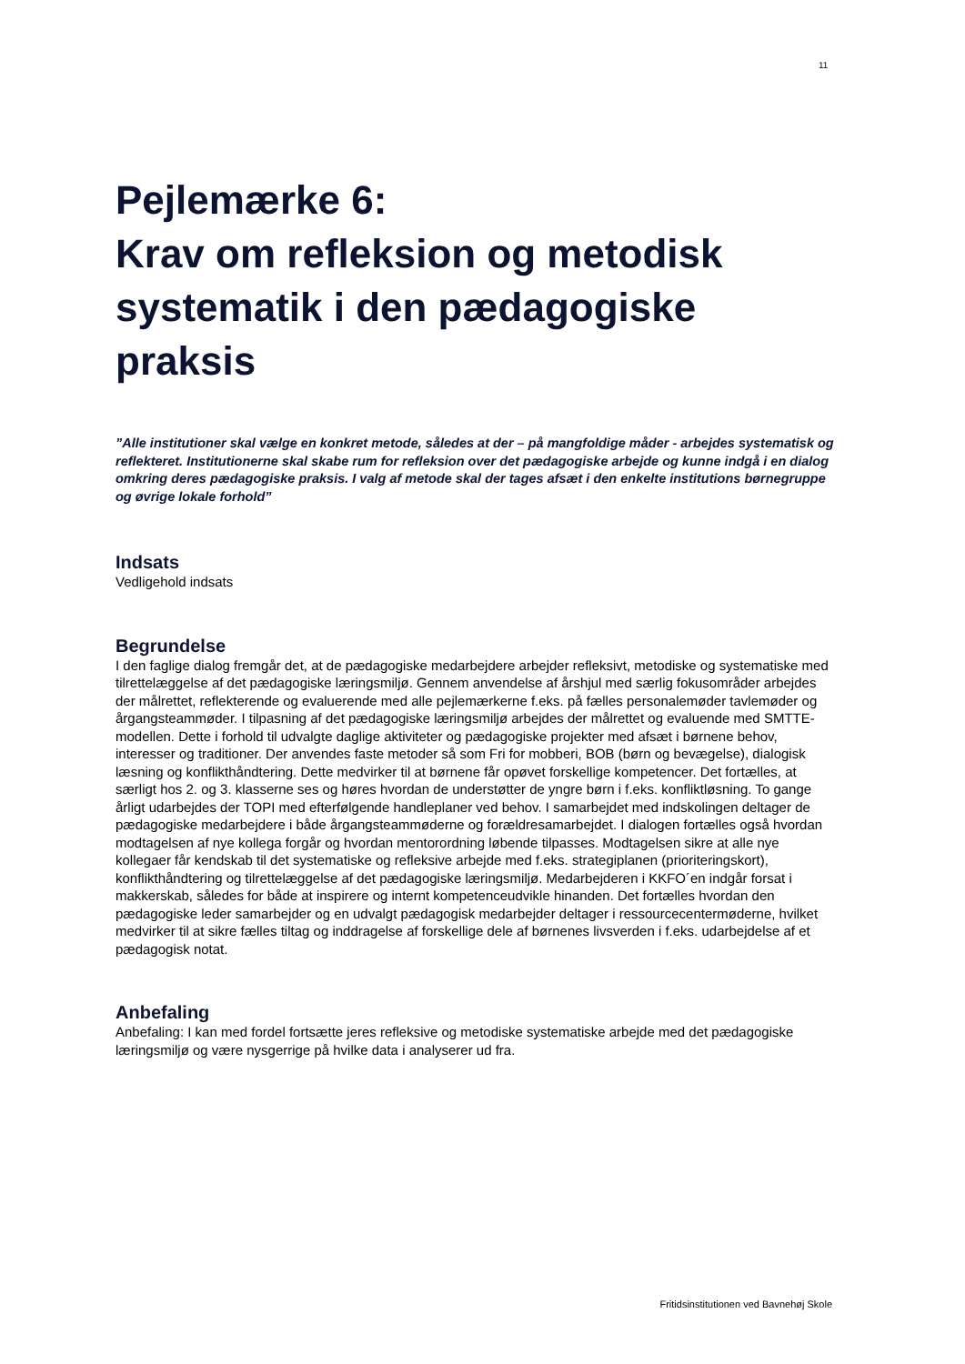11
Pejlemærke 6:
Krav om refleksion og metodisk systematik i den pædagogiske praksis
”Alle institutioner skal vælge en konkret metode, således at der – på mangfoldige måder - arbejdes systematisk og reflekteret. Institutionerne skal skabe rum for refleksion over det pædagogiske arbejde og kunne indgå i en dialog omkring deres pædagogiske praksis. I valg af metode skal der tages afsæt i den enkelte institutions børnegruppe og øvrige lokale forhold”
Indsats
Vedligehold indsats
Begrundelse
I den faglige dialog fremgår det, at de pædagogiske medarbejdere arbejder refleksivt, metodiske og systematiske med tilrettelæggelse af det pædagogiske læringsmiljø. Gennem anvendelse af årshjul med særlig fokusområder arbejdes der målrettet, reflekterende og evaluerende med alle pejlemærkerne f.eks. på fælles personalemøder tavlemøder og årgangsteammøder. I tilpasning af det pædagogiske læringsmiljø arbejdes der målrettet og evaluende med SMTTE-modellen. Dette i forhold til udvalgte daglige aktiviteter og pædagogiske projekter med afsæt i børnene behov, interesser og traditioner. Der anvendes faste metoder så som Fri for mobberi, BOB (børn og bevægelse), dialogisk læsning og konflikthåndtering. Dette medvirker til at børnene får opøvet forskellige kompetencer. Det fortælles, at særligt hos 2. og 3. klasserne ses og høres hvordan de understøtter de yngre børn i f.eks. konfliktløsning. To gange årligt udarbejdes der TOPI med efterfølgende handleplaner ved behov. I samarbejdet med indskolingen deltager de pædagogiske medarbejdere i både årgangsteammøderne og forældresamarbejdet. I dialogen fortælles også hvordan modtagelsen af nye kollega forgår og hvordan mentorordning løbende tilpasses. Modtagelsen sikre at alle nye kollegaer får kendskab til det systematiske og refleksive arbejde med f.eks. strategiplanen (prioriteringskort), konflikthåndtering og tilrettelæggelse af det pædagogiske læringsmiljø. Medarbejderen i KKFO´en indgår forsat i makkerskab, således for både at inspirere og internt kompetenceudvikle hinanden. Det fortælles hvordan den pædagogiske leder samarbejder og en udvalgt pædagogisk medarbejder deltager i ressourcecentermøderne, hvilket medvirker til at sikre fælles tiltag og inddragelse af forskellige dele af børnenes livsverden i f.eks. udarbejdelse af et pædagogisk notat.
Anbefaling
Anbefaling: I kan med fordel fortsætte jeres refleksive og metodiske systematiske arbejde med det pædagogiske læringsmiljø og være nysgerrige på hvilke data i analyserer ud fra.
Fritidsinstitutionen ved Bavnehøj Skole